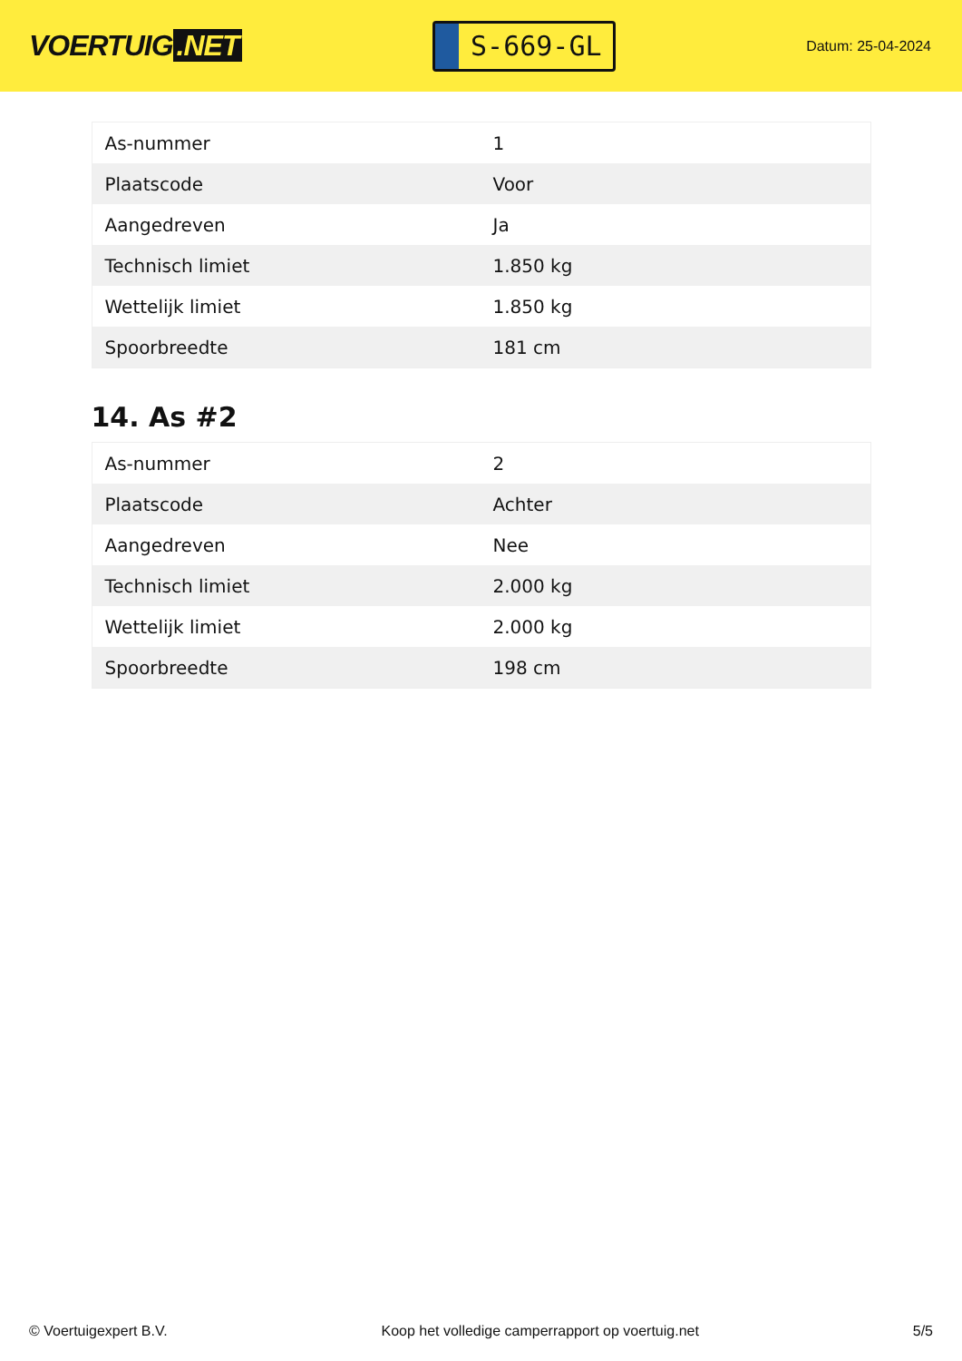VOERTUIG.NET
S-669-GL
Datum: 25-04-2024
| As-nummer | 1 |
| Plaatscode | Voor |
| Aangedreven | Ja |
| Technisch limiet | 1.850 kg |
| Wettelijk limiet | 1.850 kg |
| Spoorbreedte | 181 cm |
14. As #2
| As-nummer | 2 |
| Plaatscode | Achter |
| Aangedreven | Nee |
| Technisch limiet | 2.000 kg |
| Wettelijk limiet | 2.000 kg |
| Spoorbreedte | 198 cm |
© Voertuigexpert B.V. Koop het volledige camperrapport op voertuig.net 5/5